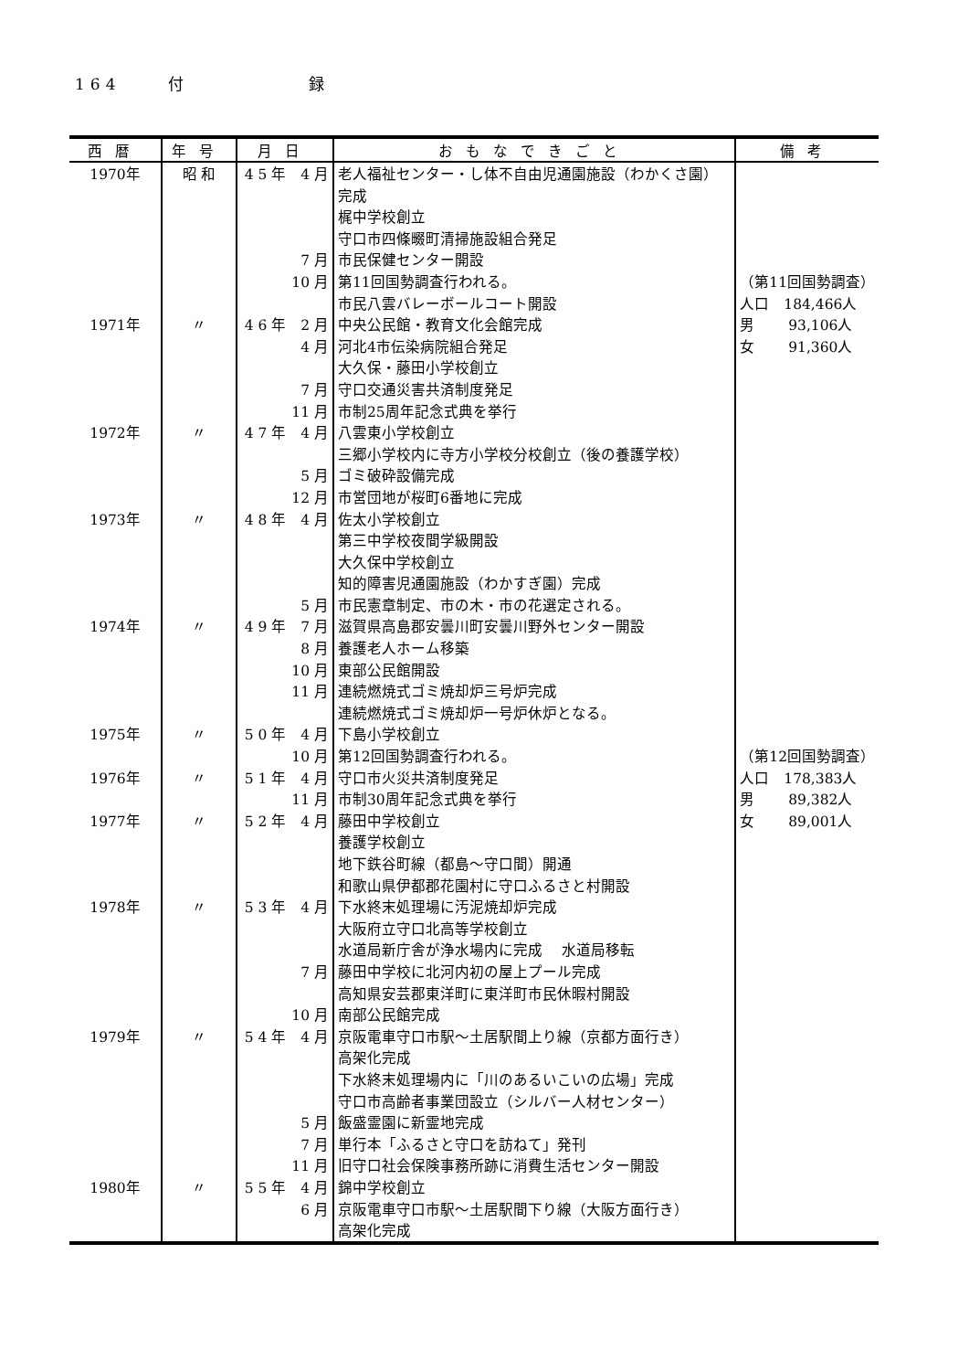164 付 録
| 西暦 | 年号 | 月日 | おもなできごと | 備考 |
| --- | --- | --- | --- | --- |
| 1970年 | 昭 和 | 4 5 年 4 月 | 老人福祉センター・し体不自由児通園施設（わかくさ園） | |
| | | | 完成 | |
| | | | 梶中学校創立 | |
| | | | 守口市四條畷町清掃施設組合発足 | |
| | | 7 月 | 市民保健センター開設 | |
| | | 10 月 | 第11回国勢調査行われる。 | （第11回国勢調査） |
| | | | 市民八雲バレーボールコート開設 | 人口 184,466人 |
| 1971年 | 〃 | 4 6 年 2 月 | 中央公民館・教育文化会館完成 | 男 93,106人 |
| | | 4 月 | 河北4市伝染病院組合発足 | 女 91,360人 |
| | | | 大久保・藤田小学校創立 | |
| | | 7 月 | 守口交通災害共済制度発足 | |
| | | 11 月 | 市制25周年記念式典を挙行 | |
| 1972年 | 〃 | 4 7 年 4 月 | 八雲東小学校創立 | |
| | | | 三郷小学校内に寺方小学校分校創立（後の養護学校） | |
| | | 5 月 | ゴミ破砕設備完成 | |
| | | 12 月 | 市営団地が桜町6番地に完成 | |
| 1973年 | 〃 | 4 8 年 4 月 | 佐太小学校創立 | |
| | | | 第三中学校夜間学級開設 | |
| | | | 大久保中学校創立 | |
| | | | 知的障害児通園施設（わかすぎ園）完成 | |
| | | 5 月 | 市民憲章制定、市の木・市の花選定される。 | |
| 1974年 | 〃 | 4 9 年 7 月 | 滋賀県高島郡安曇川町安曇川野外センター開設 | |
| | | 8 月 | 養護老人ホーム移築 | |
| | | 10 月 | 東部公民館開設 | |
| | | 11 月 | 連続燃焼式ゴミ焼却炉三号炉完成 | |
| | | | 連続燃焼式ゴミ焼却炉一号炉休炉となる。 | |
| 1975年 | 〃 | 5 0 年 4 月 | 下島小学校創立 | |
| | | 10 月 | 第12回国勢調査行われる。 | （第12回国勢調査） |
| 1976年 | 〃 | 5 1 年 4 月 | 守口市火災共済制度発足 | 人口 178,383人 |
| | | 11 月 | 市制30周年記念式典を挙行 | 男 89,382人 |
| 1977年 | 〃 | 5 2 年 4 月 | 藤田中学校創立 | 女 89,001人 |
| | | | 養護学校創立 | |
| | | | 地下鉄谷町線（都島～守口間）開通 | |
| | | | 和歌山県伊都郡花園村に守口ふるさと村開設 | |
| 1978年 | 〃 | 5 3 年 4 月 | 下水終末処理場に汚泥焼却炉完成 | |
| | | | 大阪府立守口北高等学校創立 | |
| | | | 水道局新庁舎が浄水場内に完成 水道局移転 | |
| | | 7 月 | 藤田中学校に北河内初の屋上プール完成 | |
| | | | 高知県安芸郡東洋町に東洋町市民休暇村開設 | |
| | | 10 月 | 南部公民館完成 | |
| 1979年 | 〃 | 5 4 年 4 月 | 京阪電車守口市駅～土居駅間上り線（京都方面行き） | |
| | | | 高架化完成 | |
| | | | 下水終末処理場内に「川のあるいこいの広場」完成 | |
| | | | 守口市高齢者事業団設立（シルバー人材センター） | |
| | | 5 月 | 飯盛霊園に新霊地完成 | |
| | | 7 月 | 単行本「ふるさと守口を訪ねて」発刊 | |
| | | 11 月 | 旧守口社会保険事務所跡に消費生活センター開設 | |
| 1980年 | 〃 | 5 5 年 4 月 | 錦中学校創立 | |
| | | 6 月 | 京阪電車守口市駅～土居駅間下り線（大阪方面行き） | |
| | | | 高架化完成 | |